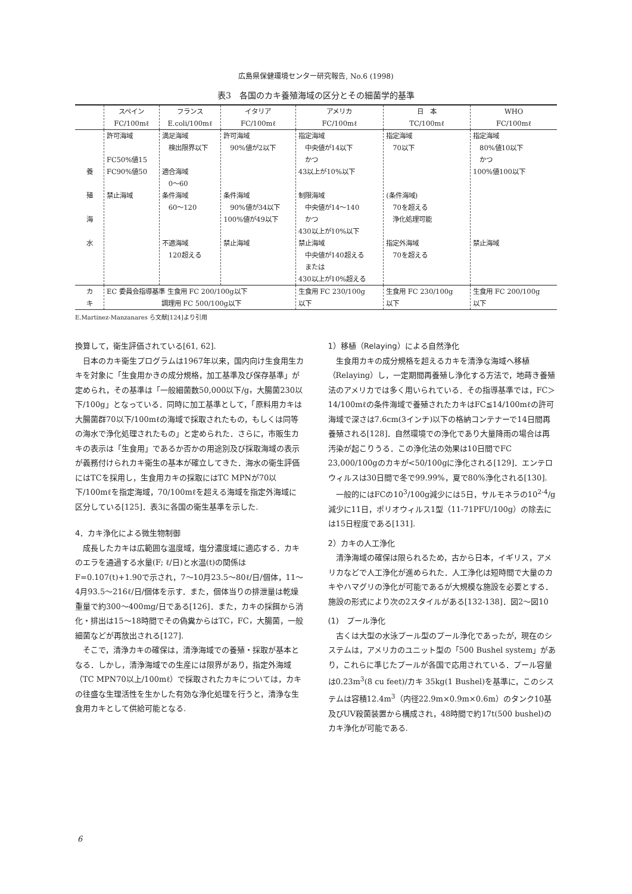広島県保健環境センター研究報告, No.6 (1998)
表3　各国のカキ養殖海域の区分とその細菌学的基準
| | スペイン FC/100mℓ | フランス E.coli/100mℓ | イタリア FC/100mℓ | アメリカ FC/100mℓ | 日 本 TC/100mℓ | WHO FC/100mℓ |
| --- | --- | --- | --- | --- | --- | --- |
| 養 殖 海 水 | 許可海域 FC50%値15 FC90%値50 禁止海域 | 満足海域 検出限界以下 適合海域 0～60 条件海域 60～120 不適海域 120超える | 許可海域 90%値が2以下 条件海域 90%値が34以下 100%値が49以下 禁止海域 | 指定海域 中央値が14以下 かつ 43以上が10%以下 制限海域 中央値が14～140 かつ 430以上が10%以下 禁止海域 中央値が140超える または 430以上が10%超える | 指定海域 70以下 (条件海域) 70を超える 浄化処理可能 指定外海域 70を超える | 指定海域 80%値10以下 かつ 100%値100以下 禁止海域 |
| カ キ | EC 委員会指導基準 生食用 FC 200/100g以下 調理用 FC 500/100g以下 | | | 生食用 FC 230/100g 以下 | 生食用 FC 230/100g 以下 | 生食用 FC 200/100g 以下 |
E.Martinez-Manzanares ら文献[124]より引用
換算して，衛生評価されている[61, 62].
日本のカキ衛生プログラムは1967年以来，国内向け生食用生カキを対象に「生食用かきの成分規格，加工基準及び保存基準」が定められ，その基準は「一般細菌数50,000以下/g，大腸菌230以下/100g」となっている．同時に加工基準として，「原料用カキは大腸菌群70以下/100mℓの海域で採取されたもの，もしくは同等の海水で浄化処理されたもの」と定められた．さらに，市販生カキの表示は「生食用」であるか否かの用途別及び採取海域の表示が義務付けられカキ衛生の基本が確立してきた．海水の衛生評価にはTCを採用し，生食用カキの採取にはTC MPNが70以下/100mℓを指定海域，70/100mℓを超える海域を指定外海域に区分している[125]．表3に各国の衛生基準を示した.
4．カキ浄化による微生物制御
成長したカキは広範囲な温度域，塩分濃度域に適応する．カキのエラを通過する水量(F; ℓ/日)と水温(t)の関係はF=0.107(t)+1.90で示され，7～10月23.5～80ℓ/日/個体，11～4月93.5～216ℓ/日/個体を示す．また，個体当りの排泄量は乾燥重量で約300～400mg/日である[126]．また，カキの採餌から消化・排出は15～18時間でその偽糞からはTC，FC，大腸菌，一般細菌などが再放出される[127].
そこで，清浄カキの確保は，清浄海域での養殖・採取が基本となる．しかし，清浄海域での生産には限界があり，指定外海域（TC MPN70以上/100mℓ）で採取されたカキについては，カキの往盛な生理活性を生かした有効な浄化処理を行うと，清浄な生食用カキとして供給可能となる.
1）移植（Relaying）による自然浄化
生食用カキの成分規格を超えるカキを清浄な海域へ移植（Relaying）し，一定期間再養殖し浄化する方法で，地蒔き養殖法のアメリカでは多く用いられている．その指導基準では，FC＞14/100mℓの条件海域で養殖されたカキはFC≦14/100mℓの許可海域で深さは7.6cm(3インチ)以下の格納コンテナーで14日間再養殖される[128]．自然環境での浄化であり大量降雨の場合は再汚染が起こりうる．この浄化法の効果は10日間でFC 23,000/100gのカキが<50/100gに浄化される[129]．エンテロウィルスは30日間で冬で99.99%，夏で80%浄化される[130].
一般的にはFCの10<sup>3</sup>/100g減少には5日，サルモネラの10<sup>2-4</sup>/g減少に11日，ポリオウィルス1型（11-71PFU/100g）の除去には15日程度である[131].
2）カキの人工浄化
清浄海域の確保は限られるため，古から日本，イギリス，アメリカなどで人工浄化が進められた．人工浄化は短時間で大量のカキやハマグリの浄化が可能であるが大規模な施設を必要とする．施設の形式により次の2スタイルがある[132-138]．図2～図10
(1)　プール浄化
古くは大型の水泳プール型のプール浄化であったが，現在のシステムは，アメリカのユニット型の「500 Bushel system」があり，これらに準じたプールが各国で応用されている．プール容量は0.23m<sup>3</sup>(8 cu feet)/カキ 35kg(1 Bushel)を基準に，このシステムは容積12.4m<sup>3</sup>（内径22.9m×0.9m×0.6m）のタンク10基及びUV殺菌装置から構成され，48時間で約17t(500 bushel)のカキ浄化が可能である.
6